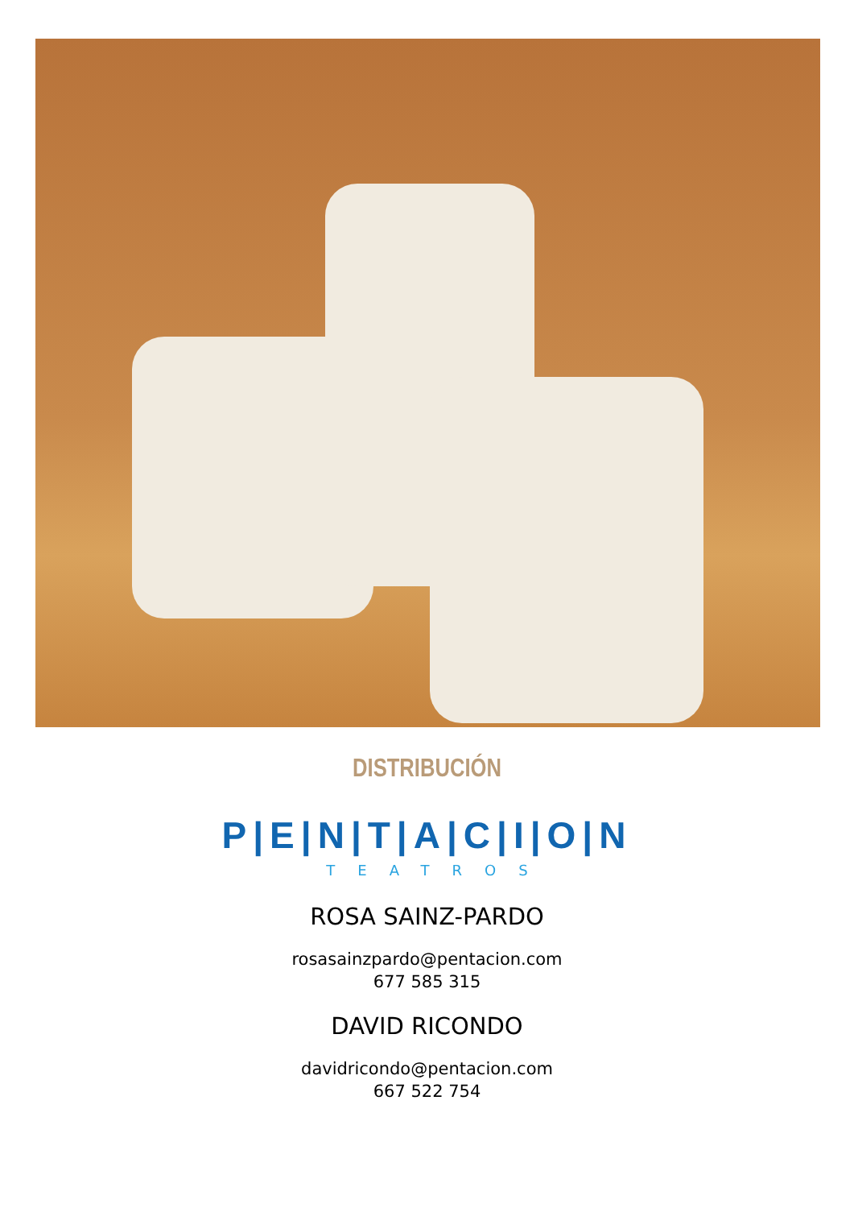DISTRIBUCIÓN
P|E|N|T|A|C|I|O|N
TEATROS
ROSA SAINZ-PARDO
rosasainzpardo@pentacion.com
677 585 315
DAVID RICONDO
davidricondo@pentacion.com
667 522 754